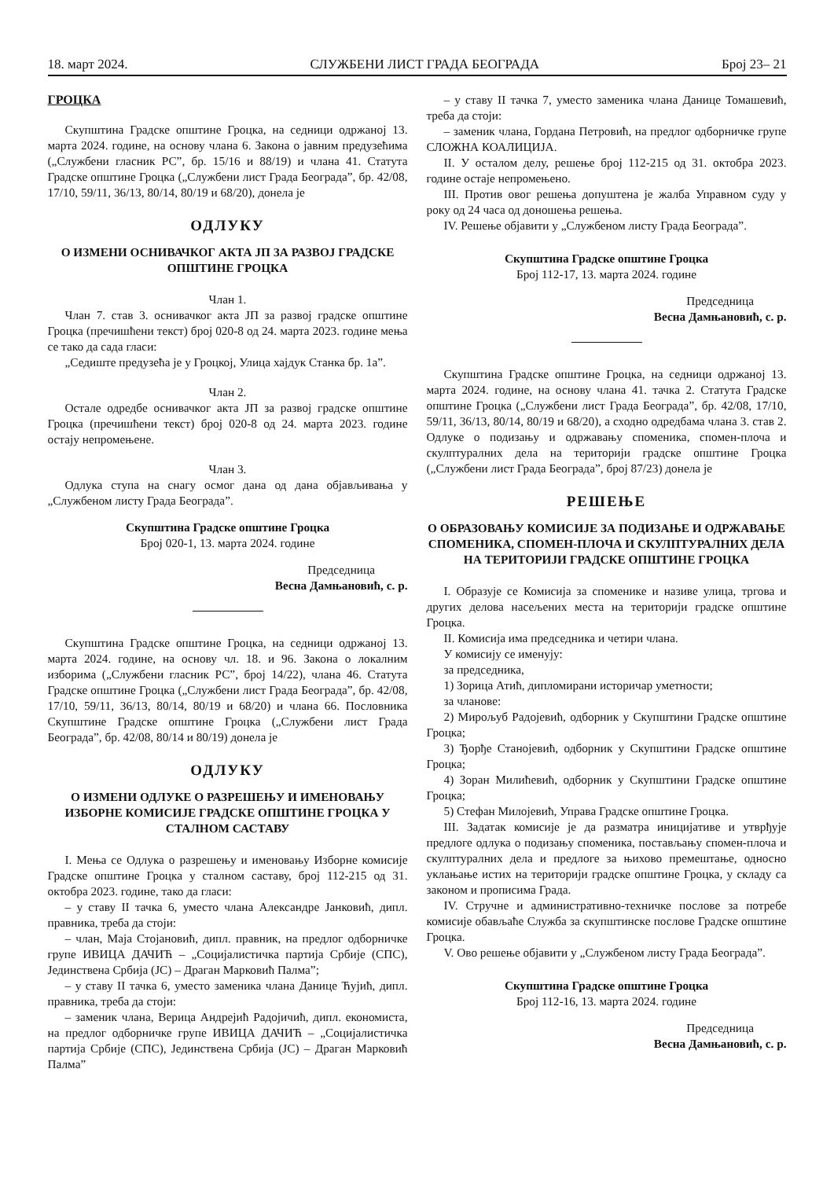18. март 2024. СЛУЖБЕНИ ЛИСТ ГРАДА БЕОГРАДА Број 23– 21
ГРОЦКА
Скупштина Градске општине Гроцка, на седници одржаној 13. марта 2024. године, на основу члана 6. Закона о јавним предузећима („Службени гласник РС”, бр. 15/16 и 88/19) и члана 41. Статута Градске општине Гроцка („Службени лист Града Београда”, бр. 42/08, 17/10, 59/11, 36/13, 80/14, 80/19 и 68/20), донела је
ОДЛУКУ
О ИЗМЕНИ ОСНИВАЧКОГ АКТА ЈП ЗА РАЗВОЈ ГРАДСКЕ ОПШТИНЕ ГРОЦКА
Члан 1.
Члан 7. став 3. оснивачког акта ЈП за развој градске општине Гроцка (пречишћени текст) број 020-8 од 24. марта 2023. године мења се тако да сада гласи:
„Седиште предузећа је у Гроцкој, Улица хајдук Станка бр. 1а”.
Члан 2.
Остале одредбе оснивачког акта ЈП за развој градске општине Гроцка (пречишћени текст) број 020-8 од 24. марта 2023. године остају непромењене.
Члан 3.
Одлука ступа на снагу осмог дана од дана објављивања у „Службеном листу Града Београда”.
Скупштина Градске општине Гроцка
Број 020-1, 13. марта 2024. године
Председница
Весна Дамњановић, с. р.
Скупштина Градске општине Гроцка, на седници одржаној 13. марта 2024. године, на основу чл. 18. и 96. Закона о локалним изборима („Службени гласник РС”, број 14/22), члана 46. Статута Градске општине Гроцка („Службени лист Града Београда”, бр. 42/08, 17/10, 59/11, 36/13, 80/14, 80/19 и 68/20) и члана 66. Пословника Скупштине Градске општине Гроцка („Службени лист Града Београда”, бр. 42/08, 80/14 и 80/19) донела је
ОДЛУКУ
О ИЗМЕНИ ОДЛУКЕ О РАЗРЕШЕЊУ И ИМЕНОВАЊУ ИЗБОРНЕ КОМИСИЈЕ ГРАДСКЕ ОПШТИНЕ ГРОЦКА У СТАЛНОМ САСТАВУ
I. Мења се Одлука о разрешењу и именовању Изборне комисије Градске општине Гроцка у сталном саставу, број 112-215 од 31. октобра 2023. године, тако да гласи:
– у ставу II тачка 6, уместо члана Александре Јанковић, дипл. правника, треба да стоји:
– члан, Маја Стојановић, дипл. правник, на предлог одборничке групе ИВИЦА ДАЧИЋ – „Социјалистичка партија Србије (СПС), Јединствена Србија (ЈС) – Драган Марковић Палма”;
– у ставу II тачка 6, уместо заменика члана Данице Ћујић, дипл. правника, треба да стоји:
– заменик члана, Верица Андрејић Радојичић, дипл. економиста, на предлог одборничке групе ИВИЦА ДАЧИЋ – „Социјалистичка партија Србије (СПС), Јединствена Србија (ЈС) – Драган Марковић Палма”
– у ставу II тачка 7, уместо заменика члана Данице Томашевић, треба да стоји:
– заменик члана, Гордана Петровић, на предлог одборничке групе СЛОЖНА КОАЛИЦИЈА.
II. У осталом делу, решење број 112-215 од 31. октобра 2023. године остаје непромењено.
III. Против овог решења допуштена је жалба Управном суду у року од 24 часа од доношења решења.
IV. Решење објавити у „Службеном листу Града Београда”.
Скупштина Градске општине Гроцка
Број 112-17, 13. марта 2024. године
Председница
Весна Дамњановић, с. р.
Скупштина Градске општине Гроцка, на седници одржаној 13. марта 2024. године, на основу члана 41. тачка 2. Статута Градске општине Гроцка („Службени лист Града Београда”, бр. 42/08, 17/10, 59/11, 36/13, 80/14, 80/19 и 68/20), а сходно одредбама члана 3. став 2. Одлуке о подизању и одржавању споменика, спомен-плоча и скулптуралних дела на територији градске општине Гроцка („Службени лист Града Београда”, број 87/23) донела је
РЕШЕЊЕ
О ОБРАЗОВАЊУ КОМИСИЈЕ ЗА ПОДИЗАЊЕ И ОДРЖАВАЊЕ СПОМЕНИКА, СПОМЕН-ПЛОЧА И СКУЛПТУРАЛНИХ ДЕЛА НА ТЕРИТОРИЈИ ГРАДСКЕ ОПШТИНЕ ГРОЦКА
I. Образује се Комисија за споменике и називе улица, тргова и других делова насељених места на територији градске општине Гроцка.
II. Комисија има председника и четири члана.
У комисију се именују:
за председника,
1) Зорица Атић, дипломирани историчар уметности;
за чланове:
2) Мирољуб Радојевић, одборник у Скупштини Градске општине Гроцка;
3) Ђорђе Станојевић, одборник у Скупштини Градске општине Гроцка;
4) Зоран Милићевић, одборник у Скупштини Градске општине Гроцка;
5) Стефан Милојевић, Управа Градске општине Гроцка.
III. Задатак комисије је да разматра иницијативе и утврђује предлоге одлука о подизању споменика, постављању спомен-плоча и скулптуралних дела и предлоге за њихово премештање, односно уклањање истих на територији градске општине Гроцка, у складу са законом и прописима Града.
IV. Стручне и административно-техничке послове за потребе комисије обављаће Служба за скупштинске послове Градске општине Гроцка.
V. Ово решење објавити у „Службеном листу Града Београда”.
Скупштина Градске општине Гроцка
Број 112-16, 13. марта 2024. године
Председница
Весна Дамњановић, с. р.